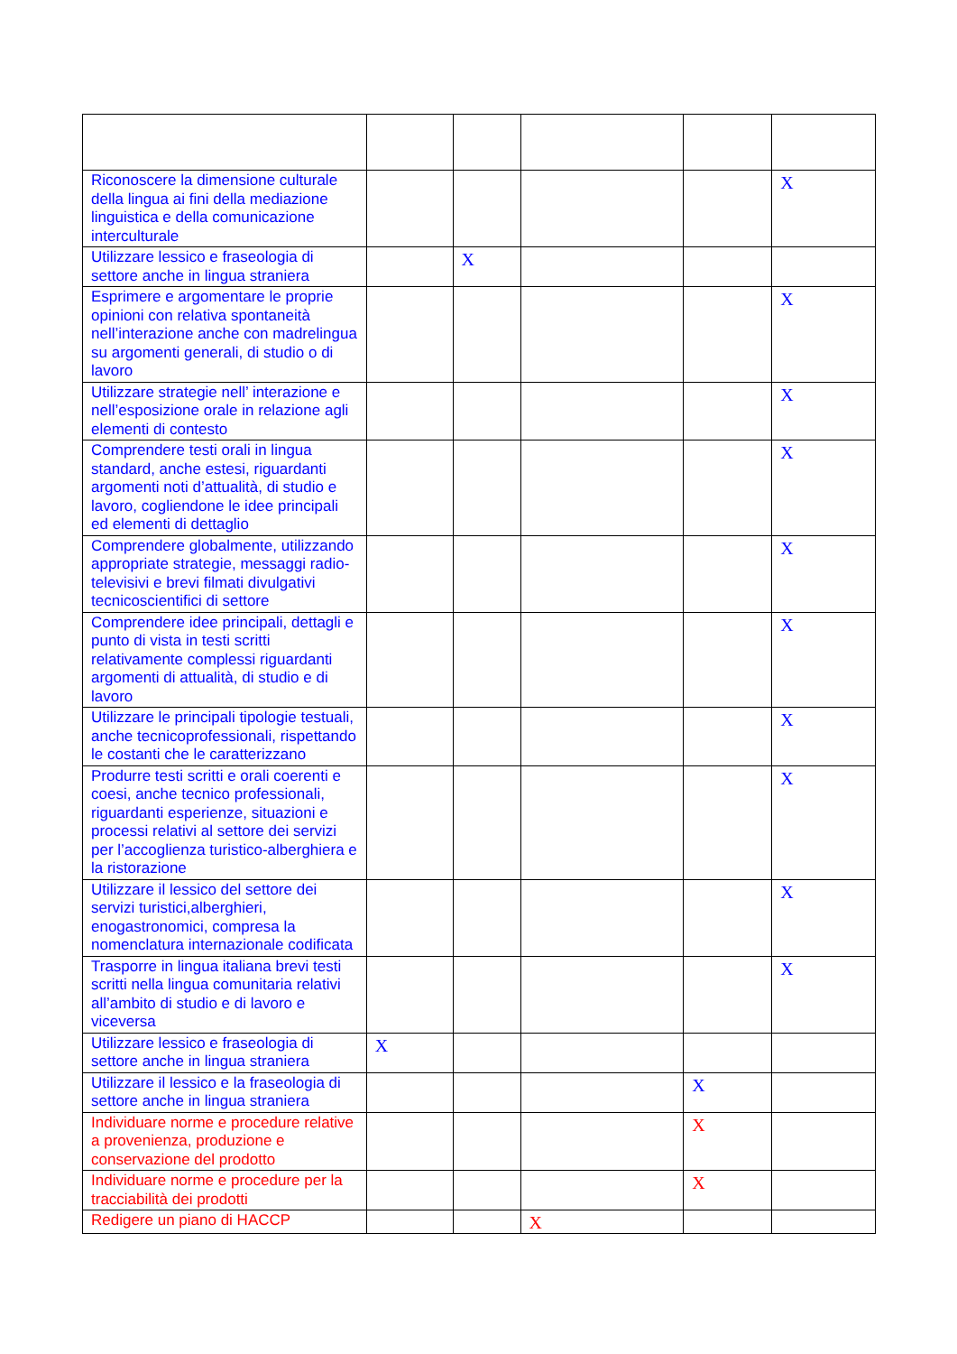| Riconoscere la dimensione culturale della lingua ai fini della mediazione linguistica e della comunicazione interculturale | | | | | X |
| Utilizzare lessico e fraseologia di settore anche in lingua straniera | | X | | | |
| Esprimere e argomentare le proprie opinioni con relativa spontaneità nell’interazione anche con madrelingua su argomenti generali, di studio o di lavoro | | | | | X |
| Utilizzare strategie nell’ interazione e nell’esposizione orale in relazione agli elementi di contesto | | | | | X |
| Comprendere testi orali in lingua standard, anche estesi, riguardanti argomenti noti d’attualità, di studio e lavoro, cogliendone le idee principali ed elementi di dettaglio | | | | | X |
| Comprendere globalmente, utilizzando appropriate strategie, messaggi radio-televisivi e brevi filmati divulgativi tecnicoscientifici di settore | | | | | X |
| Comprendere idee principali, dettagli e punto di vista in testi scritti relativamente complessi riguardanti argomenti di attualità, di studio e di lavoro | | | | | X |
| Utilizzare le principali tipologie testuali, anche tecnicoprofessionali, rispettando le costanti che le caratterizzano | | | | | X |
| Produrre testi scritti e orali coerenti e coesi, anche tecnico professionali, riguardanti esperienze, situazioni e processi relativi al settore dei servizi per l’accoglienza turistico-alberghiera e la ristorazione | | | | | X |
| Utilizzare il lessico del settore dei servizi turistici,alberghieri, enogastronomici, compresa la nomenclatura internazionale codificata | | | | | X |
| Trasporre in lingua italiana brevi testi scritti nella lingua comunitaria relativi all’ambito di studio e di lavoro e viceversa | | | | | X |
| Utilizzare lessico e fraseologia di settore anche in lingua straniera | X | | | | |
| Utilizzare il lessico e la fraseologia di settore anche in lingua straniera | | | | X | |
| Individuare norme e procedure relative a provenienza, produzione e conservazione del prodotto | | | | X | |
| Individuare norme e procedure per la tracciabilità dei prodotti | | | | X | |
| Redigere un piano di HACCP | | | X | | |